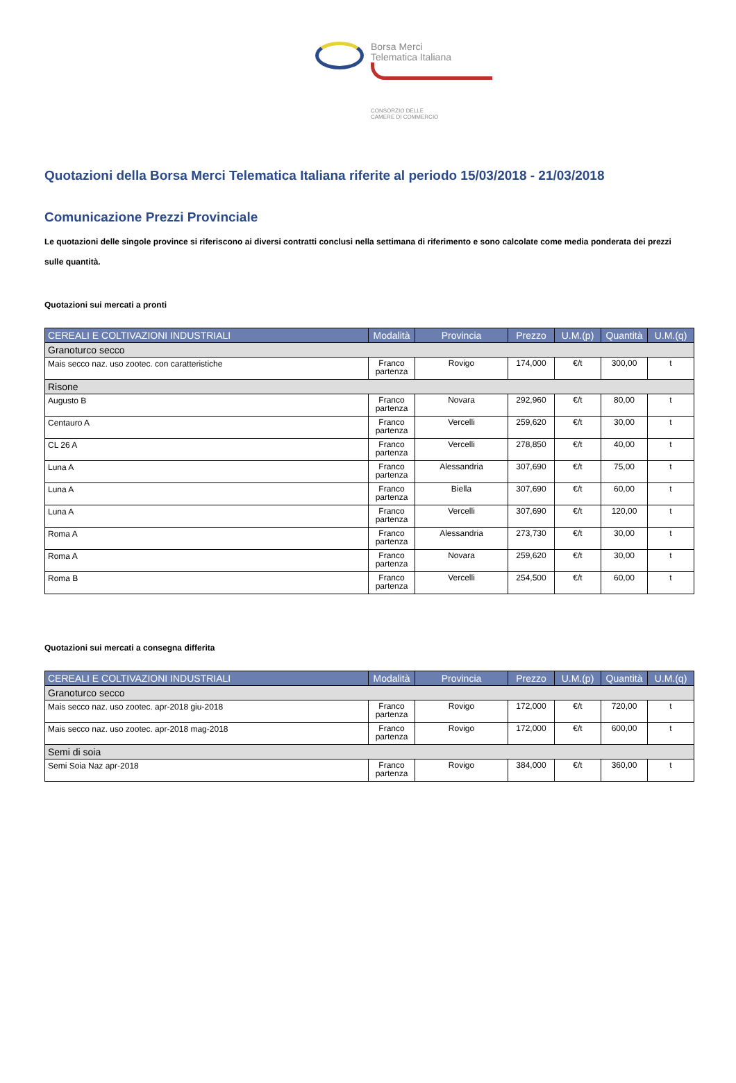Borsa Merci
Telematica Italiana
CONSORZIO DELLE
CAMERE DI COMMERCIO
Quotazioni della Borsa Merci Telematica Italiana riferite al periodo 15/03/2018 - 21/03/2018
Comunicazione Prezzi Provinciale
Le quotazioni delle singole province si riferiscono ai diversi contratti conclusi nella settimana di riferimento e sono calcolate come media ponderata dei prezzi sulle quantità.
Quotazioni sui mercati a pronti
| CEREALI E COLTIVAZIONI INDUSTRIALI | Modalità | Provincia | Prezzo | U.M.(p) | Quantità | U.M.(q) |
| --- | --- | --- | --- | --- | --- | --- |
| Granoturco secco | | | | | | |
| Mais secco naz. uso zootec. con caratteristiche | Franco partenza | Rovigo | 174,000 | €/t | 300,00 | t |
| Risone | | | | | | |
| Augusto B | Franco partenza | Novara | 292,960 | €/t | 80,00 | t |
| Centauro A | Franco partenza | Vercelli | 259,620 | €/t | 30,00 | t |
| CL 26 A | Franco partenza | Vercelli | 278,850 | €/t | 40,00 | t |
| Luna A | Franco partenza | Alessandria | 307,690 | €/t | 75,00 | t |
| Luna A | Franco partenza | Biella | 307,690 | €/t | 60,00 | t |
| Luna A | Franco partenza | Vercelli | 307,690 | €/t | 120,00 | t |
| Roma A | Franco partenza | Alessandria | 273,730 | €/t | 30,00 | t |
| Roma A | Franco partenza | Novara | 259,620 | €/t | 30,00 | t |
| Roma B | Franco partenza | Vercelli | 254,500 | €/t | 60,00 | t |
Quotazioni sui mercati a consegna differita
| CEREALI E COLTIVAZIONI INDUSTRIALI | Modalità | Provincia | Prezzo | U.M.(p) | Quantità | U.M.(q) |
| --- | --- | --- | --- | --- | --- | --- |
| Granoturco secco | | | | | | |
| Mais secco naz. uso zootec. apr-2018 giu-2018 | Franco partenza | Rovigo | 172,000 | €/t | 720,00 | t |
| Mais secco naz. uso zootec. apr-2018 mag-2018 | Franco partenza | Rovigo | 172,000 | €/t | 600,00 | t |
| Semi di soia | | | | | | |
| Semi Soia Naz apr-2018 | Franco partenza | Rovigo | 384,000 | €/t | 360,00 | t |